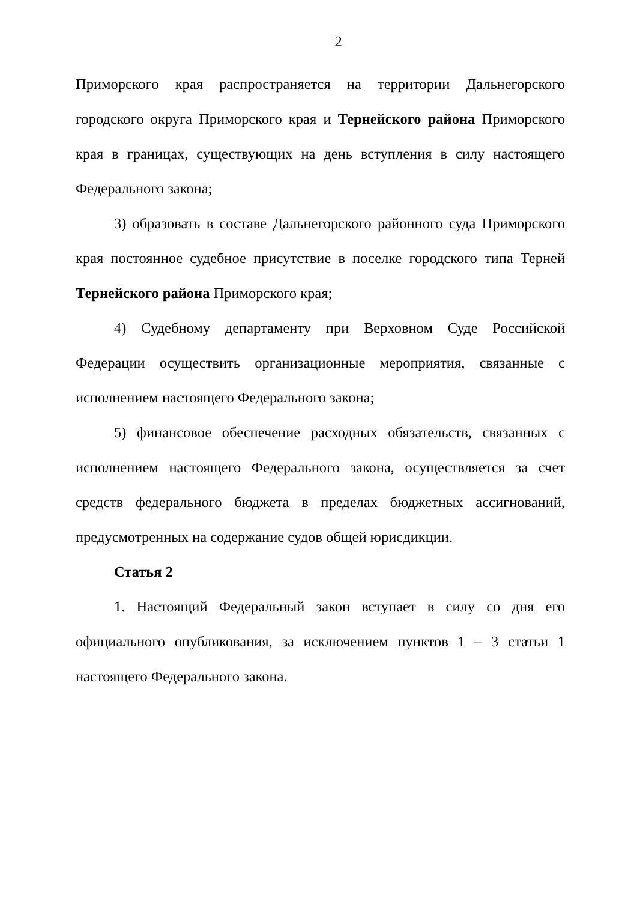2
Приморского края распространяется на территории Дальнегорского городского округа Приморского края и Тернейского района Приморского края в границах, существующих на день вступления в силу настоящего Федерального закона;
3) образовать в составе Дальнегорского районного суда Приморского края постоянное судебное присутствие в поселке городского типа Терней Тернейского района Приморского края;
4) Судебному департаменту при Верховном Суде Российской Федерации осуществить организационные мероприятия, связанные с исполнением настоящего Федерального закона;
5) финансовое обеспечение расходных обязательств, связанных с исполнением настоящего Федерального закона, осуществляется за счет средств федерального бюджета в пределах бюджетных ассигнований, предусмотренных на содержание судов общей юрисдикции.
Статья 2
1. Настоящий Федеральный закон вступает в силу со дня его официального опубликования, за исключением пунктов 1 – 3 статьи 1 настоящего Федерального закона.